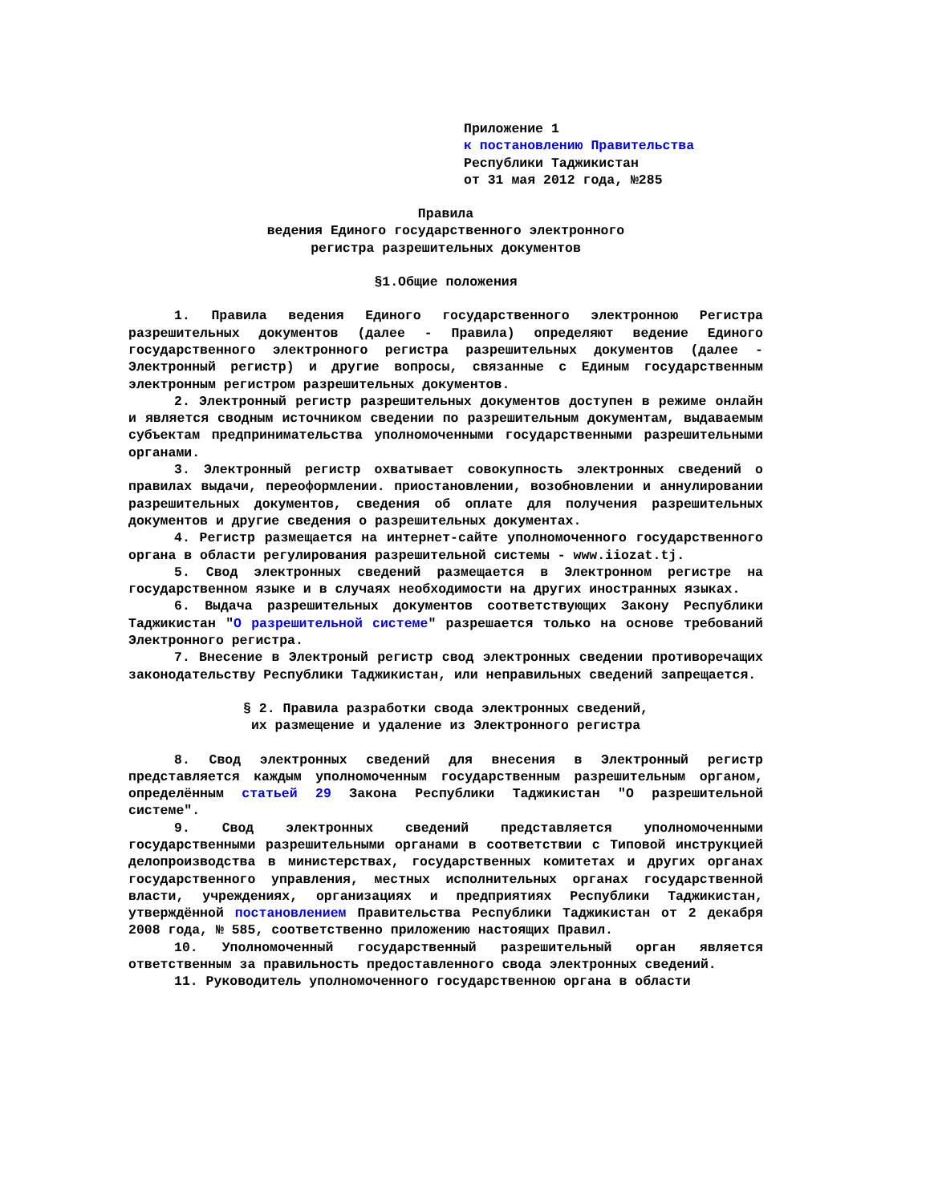Приложение 1
к постановлению Правительства
Республики Таджикистан
от 31 мая 2012 года, №285
Правила
ведения Единого государственного электронного
регистра разрешительных документов
§1.Общие положения
1. Правила ведения Единого государственного электронною Регистра разрешительных документов (далее - Правила) определяют ведение Единого государственного электронного регистра разрешительных документов (далее - Электронный регистр) и другие вопросы, связанные с Единым государственным электронным регистром разрешительных документов.
2. Электронный регистр разрешительных документов доступен в режиме онлайн и является сводным источником сведении по разрешительным документам, выдаваемым субъектам предпринимательства уполномоченными государственными разрешительными органами.
3. Электронный регистр охватывает совокупность электронных сведений о правилах выдачи, переоформлении. приостановлении, возобновлении и аннулировании разрешительных документов, сведения об оплате для получения разрешительных документов и другие сведения о разрешительных документах.
4. Регистр размещается на интернет-сайте уполномоченного государственного органа в области регулирования разрешительной системы - www.iiozat.tj.
5. Свод электронных сведений размещается в Электронном регистре на государственном языке и в случаях необходимости на других иностранных языках.
6. Выдача разрешительных документов соответствующих Закону Республики Таджикистан "О разрешительной системе" разрешается только на основе требований Электронного регистра.
7. Внесение в Электроный регистр свод электронных сведении противоречащих законодательству Республики Таджикистан, или неправильных сведений запрещается.
§ 2. Правила разработки свода электронных сведений,
их размещение и удаление из Электронного регистра
8. Свод электронных сведений для внесения в Электронный регистр представляется каждым уполномоченным государственным разрешительным органом, определённым статьей 29 Закона Республики Таджикистан "О разрешительной системе".
9. Свод электронных сведений представляется уполномоченными государственными разрешительными органами в соответствии с Типовой инструкцией делопроизводства в министерствах, государственных комитетах и других органах государственного управления, местных исполнительных органах государственной власти, учреждениях, организациях и предприятиях Республики Таджикистан, утверждённой постановлением Правительства Республики Таджикистан от 2 декабря 2008 года, № 585, соответственно приложению настоящих Правил.
10. Уполномоченный государственный разрешительный орган является ответственным за правильность предоставленного свода электронных сведений.
11. Руководитель уполномоченного государственною органа в области